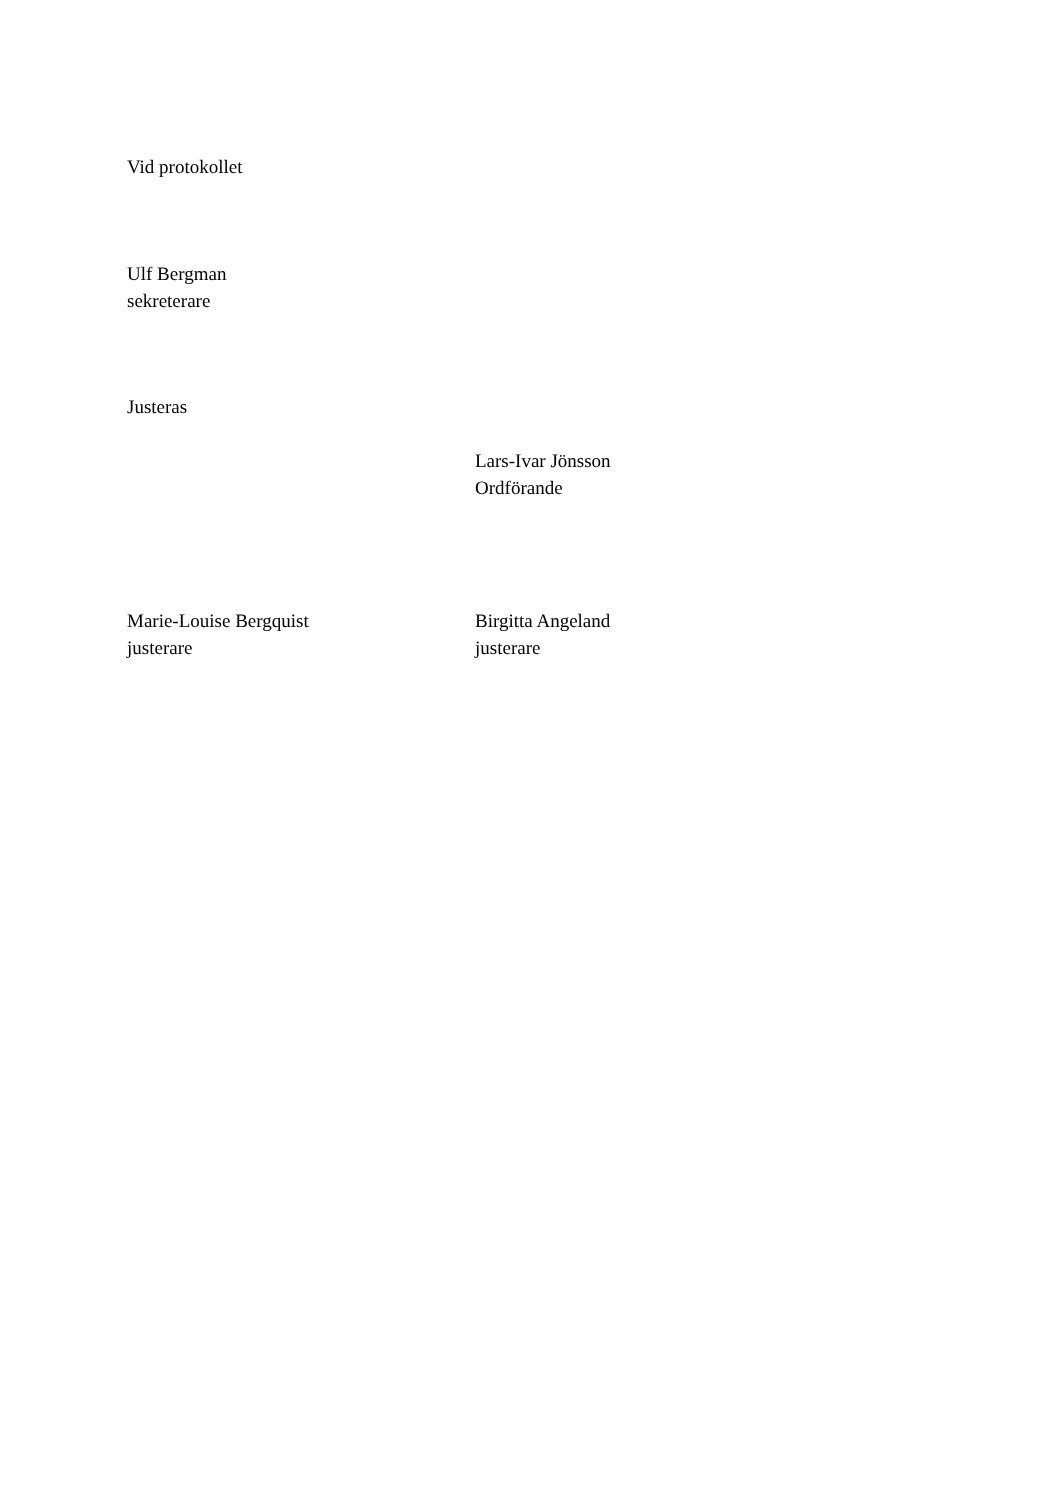Vid protokollet
Ulf Bergman
sekreterare
Justeras
Lars-Ivar Jönsson
Ordförande
Marie-Louise Bergquist
justerare
Birgitta Angeland
justerare